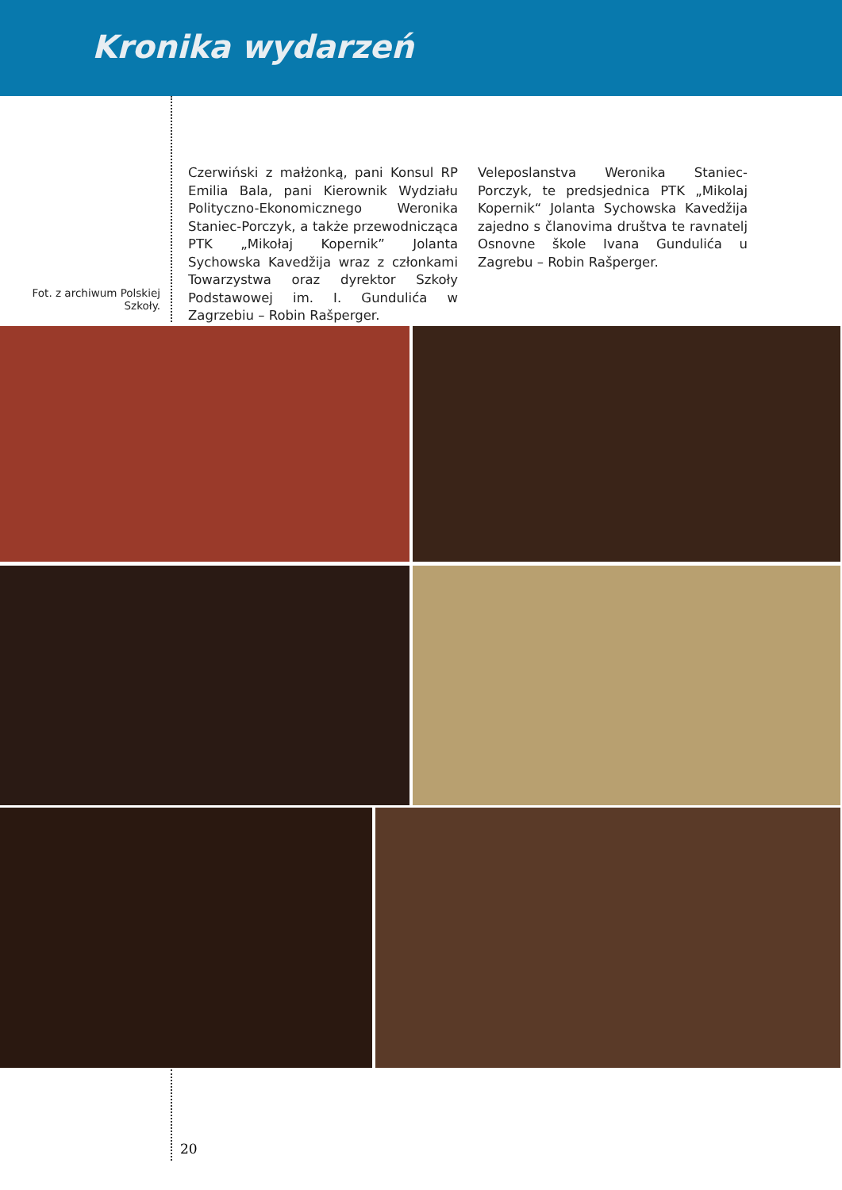Kronika wydarzeń
Fot. z archiwum Polskiej Szkoły.
Czerwiński z małżonką, pani Konsul RP Emilia Bala, pani Kierownik Wydziału Polityczno-Ekonomicznego Weronika Staniec-Porczyk, a także przewodnicząca PTK „Mikołaj Kopernik” Jolanta Sychowska Kavedžija wraz z członkami Towarzystwa oraz dyrektor Szkoły Podstawowej im. I. Gundulića w Zagrzebiu – Robin Rašperger.
Veleposlanstva Weronika Staniec-Porczyk, te predsjednica PTK „Mikolaj Kopernik“ Jolanta Sychowska Kavedžija zajedno s članovima društva te ravnatelj Osnovne škole Ivana Gundulića u Zagrebu – Robin Rašperger.
20